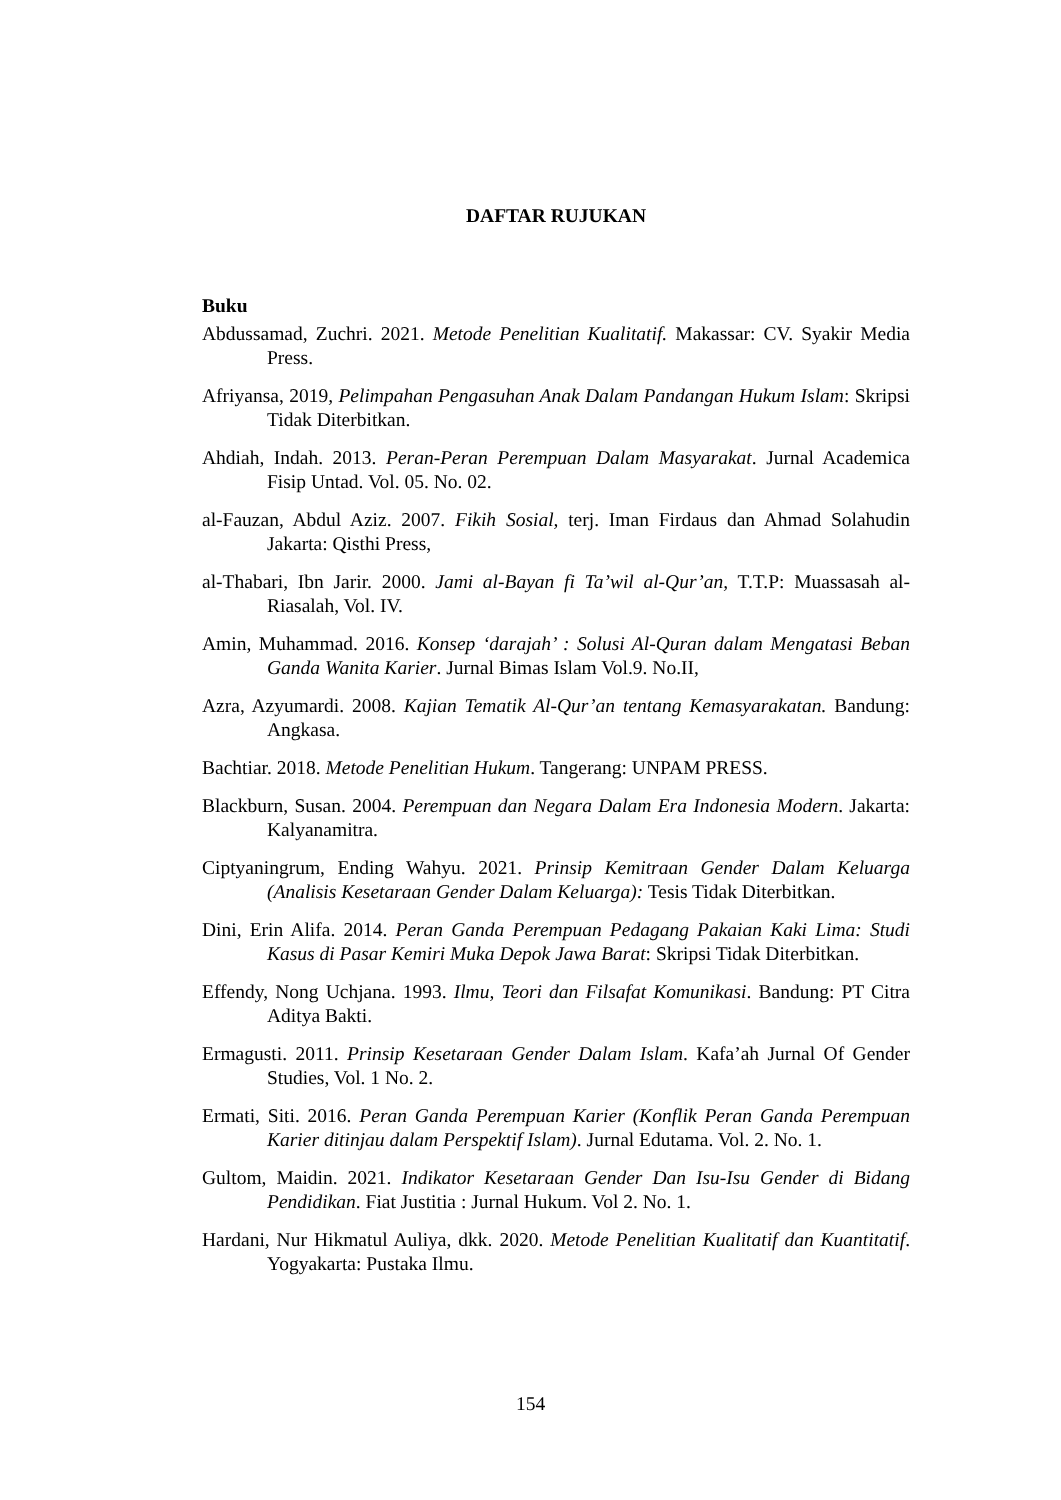DAFTAR RUJUKAN
Buku
Abdussamad, Zuchri. 2021. Metode Penelitian Kualitatif. Makassar: CV. Syakir Media Press.
Afriyansa, 2019, Pelimpahan Pengasuhan Anak Dalam Pandangan Hukum Islam: Skripsi Tidak Diterbitkan.
Ahdiah, Indah. 2013. Peran-Peran Perempuan Dalam Masyarakat. Jurnal Academica Fisip Untad. Vol. 05. No. 02.
al-Fauzan, Abdul Aziz. 2007. Fikih Sosial, terj. Iman Firdaus dan Ahmad Solahudin Jakarta: Qisthi Press,
al-Thabari, Ibn Jarir. 2000. Jami al-Bayan fi Ta’wil al-Qur’an, T.T.P: Muassasah al-Riasalah, Vol. IV.
Amin, Muhammad. 2016. Konsep ‘darajah’ : Solusi Al-Quran dalam Mengatasi Beban Ganda Wanita Karier. Jurnal Bimas Islam Vol.9. No.II,
Azra, Azyumardi. 2008. Kajian Tematik Al-Qur’an tentang Kemasyarakatan. Bandung: Angkasa.
Bachtiar. 2018. Metode Penelitian Hukum. Tangerang: UNPAM PRESS.
Blackburn, Susan. 2004. Perempuan dan Negara Dalam Era Indonesia Modern. Jakarta: Kalyanamitra.
Ciptyaningrum, Ending Wahyu. 2021. Prinsip Kemitraan Gender Dalam Keluarga (Analisis Kesetaraan Gender Dalam Keluarga): Tesis Tidak Diterbitkan.
Dini, Erin Alifa. 2014. Peran Ganda Perempuan Pedagang Pakaian Kaki Lima: Studi Kasus di Pasar Kemiri Muka Depok Jawa Barat: Skripsi Tidak Diterbitkan.
Effendy, Nong Uchjana. 1993. Ilmu, Teori dan Filsafat Komunikasi. Bandung: PT Citra Aditya Bakti.
Ermagusti. 2011. Prinsip Kesetaraan Gender Dalam Islam. Kafa’ah Jurnal Of Gender Studies, Vol. 1 No. 2.
Ermati, Siti. 2016. Peran Ganda Perempuan Karier (Konflik Peran Ganda Perempuan Karier ditinjau dalam Perspektif Islam). Jurnal Edutama. Vol. 2. No. 1.
Gultom, Maidin. 2021. Indikator Kesetaraan Gender Dan Isu-Isu Gender di Bidang Pendidikan. Fiat Justitia : Jurnal Hukum. Vol 2. No. 1.
Hardani, Nur Hikmatul Auliya, dkk. 2020. Metode Penelitian Kualitatif dan Kuantitatif. Yogyakarta: Pustaka Ilmu.
154